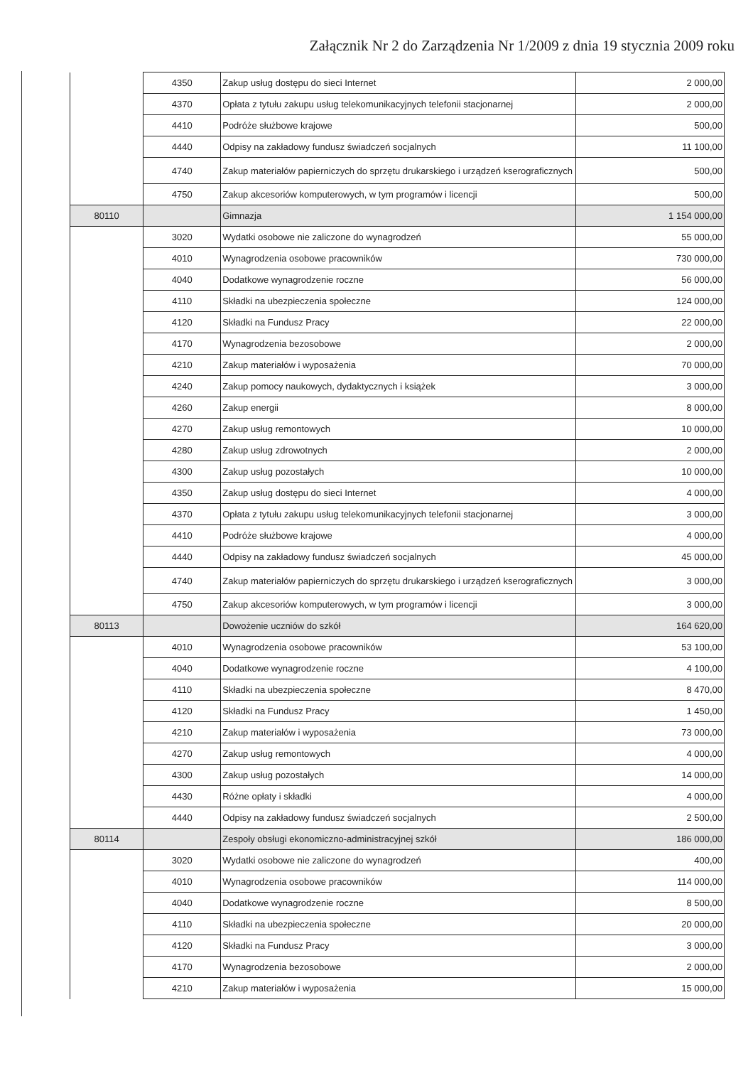Załącznik Nr 2 do Zarządzenia Nr 1/2009 z dnia 19 stycznia 2009 roku
| | 4350 | Zakup usług dostępu do sieci Internet | 2 000,00 |
| | 4370 | Opłata z tytułu zakupu usług telekomunikacyjnych telefonii stacjonarnej | 2 000,00 |
| | 4410 | Podróże służbowe krajowe | 500,00 |
| | 4440 | Odpisy na zakładowy fundusz świadczeń socjalnych | 11 100,00 |
| | 4740 | Zakup materiałów papierniczych do sprzętu drukarskiego i urządzeń kserograficznych | 500,00 |
| | 4750 | Zakup akcesoriów komputerowych, w tym programów i licencji | 500,00 |
| 80110 | | Gimnazja | 1 154 000,00 |
| | 3020 | Wydatki osobowe nie zaliczone do wynagrodzeń | 55 000,00 |
| | 4010 | Wynagrodzenia osobowe pracowników | 730 000,00 |
| | 4040 | Dodatkowe wynagrodzenie roczne | 56 000,00 |
| | 4110 | Składki na ubezpieczenia społeczne | 124 000,00 |
| | 4120 | Składki na Fundusz Pracy | 22 000,00 |
| | 4170 | Wynagrodzenia bezosobowe | 2 000,00 |
| | 4210 | Zakup materiałów i wyposażenia | 70 000,00 |
| | 4240 | Zakup pomocy naukowych, dydaktycznych i książek | 3 000,00 |
| | 4260 | Zakup energii | 8 000,00 |
| | 4270 | Zakup usług remontowych | 10 000,00 |
| | 4280 | Zakup usług zdrowotnych | 2 000,00 |
| | 4300 | Zakup usług pozostałych | 10 000,00 |
| | 4350 | Zakup usług dostępu do sieci Internet | 4 000,00 |
| | 4370 | Opłata z tytułu zakupu usług telekomunikacyjnych telefonii stacjonarnej | 3 000,00 |
| | 4410 | Podróże służbowe krajowe | 4 000,00 |
| | 4440 | Odpisy na zakładowy fundusz świadczeń socjalnych | 45 000,00 |
| | 4740 | Zakup materiałów papierniczych do sprzętu drukarskiego i urządzeń kserograficznych | 3 000,00 |
| | 4750 | Zakup akcesoriów komputerowych, w tym programów i licencji | 3 000,00 |
| 80113 | | Dowożenie uczniów do szkół | 164 620,00 |
| | 4010 | Wynagrodzenia osobowe pracowników | 53 100,00 |
| | 4040 | Dodatkowe wynagrodzenie roczne | 4 100,00 |
| | 4110 | Składki na ubezpieczenia społeczne | 8 470,00 |
| | 4120 | Składki na Fundusz Pracy | 1 450,00 |
| | 4210 | Zakup materiałów i wyposażenia | 73 000,00 |
| | 4270 | Zakup usług remontowych | 4 000,00 |
| | 4300 | Zakup usług pozostałych | 14 000,00 |
| | 4430 | Różne opłaty i składki | 4 000,00 |
| | 4440 | Odpisy na zakładowy fundusz świadczeń socjalnych | 2 500,00 |
| 80114 | | Zespoły obsługi ekonomiczno-administracyjnej szkół | 186 000,00 |
| | 3020 | Wydatki osobowe nie zaliczone do wynagrodzeń | 400,00 |
| | 4010 | Wynagrodzenia osobowe pracowników | 114 000,00 |
| | 4040 | Dodatkowe wynagrodzenie roczne | 8 500,00 |
| | 4110 | Składki na ubezpieczenia społeczne | 20 000,00 |
| | 4120 | Składki na Fundusz Pracy | 3 000,00 |
| | 4170 | Wynagrodzenia bezosobowe | 2 000,00 |
| | 4210 | Zakup materiałów i wyposażenia | 15 000,00 |